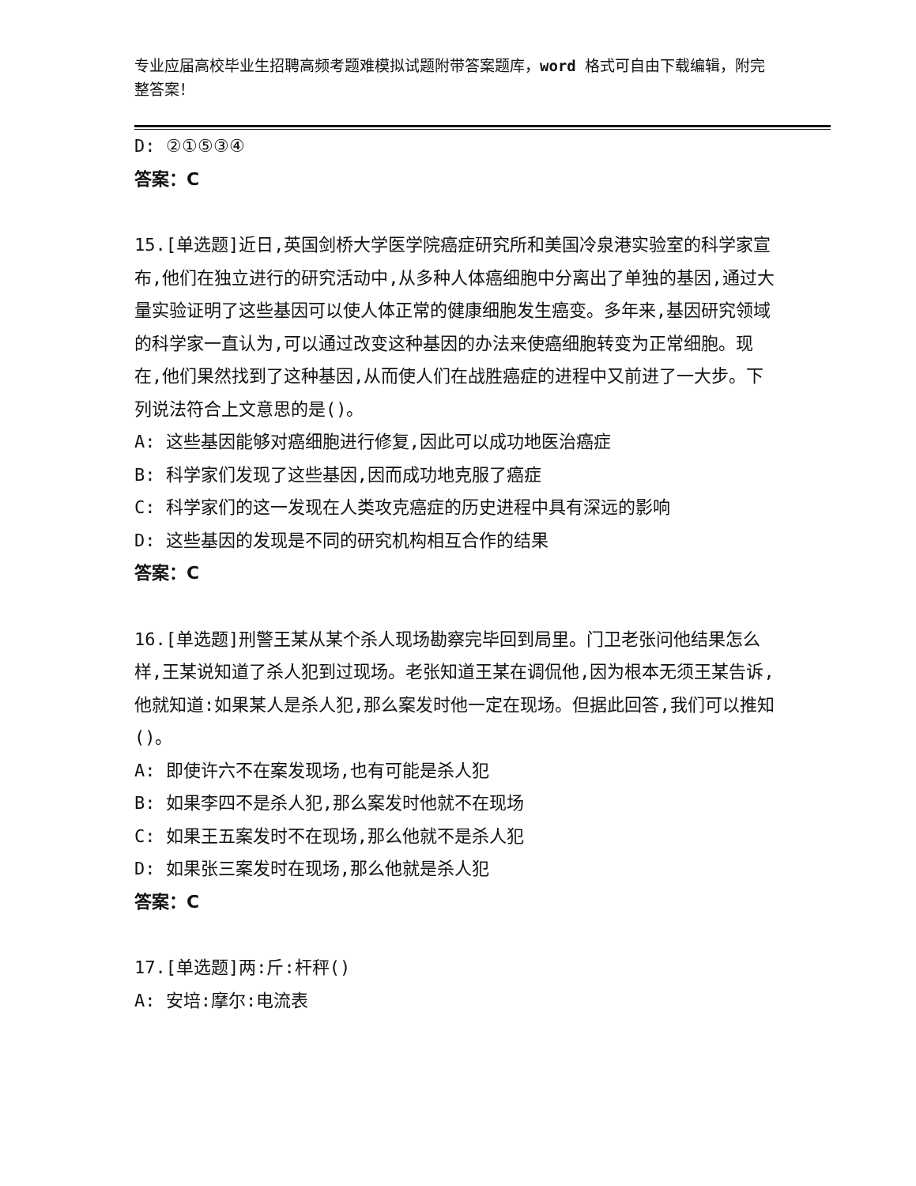专业应届高校毕业生招聘高频考题难模拟试题附带答案题库，word 格式可自由下载编辑，附完整答案！
D: ②①⑤③④
答案：C
15.[单选题]近日,英国剑桥大学医学院癌症研究所和美国冷泉港实验室的科学家宣布,他们在独立进行的研究活动中,从多种人体癌细胞中分离出了单独的基因,通过大量实验证明了这些基因可以使人体正常的健康细胞发生癌变。多年来,基因研究领域的科学家一直认为,可以通过改变这种基因的办法来使癌细胞转变为正常细胞。现在,他们果然找到了这种基因,从而使人们在战胜癌症的进程中又前进了一大步。下列说法符合上文意思的是()。
A: 这些基因能够对癌细胞进行修复,因此可以成功地医治癌症
B: 科学家们发现了这些基因,因而成功地克服了癌症
C: 科学家们的这一发现在人类攻克癌症的历史进程中具有深远的影响
D: 这些基因的发现是不同的研究机构相互合作的结果
答案：C
16.[单选题]刑警王某从某个杀人现场勘察完毕回到局里。门卫老张问他结果怎么样,王某说知道了杀人犯到过现场。老张知道王某在调侃他,因为根本无须王某告诉,他就知道:如果某人是杀人犯,那么案发时他一定在现场。但据此回答,我们可以推知()。
A: 即使许六不在案发现场,也有可能是杀人犯
B: 如果李四不是杀人犯,那么案发时他就不在现场
C: 如果王五案发时不在现场,那么他就不是杀人犯
D: 如果张三案发时在现场,那么他就是杀人犯
答案：C
17.[单选题]两:斤:杆秤()
A: 安培:摩尔:电流表